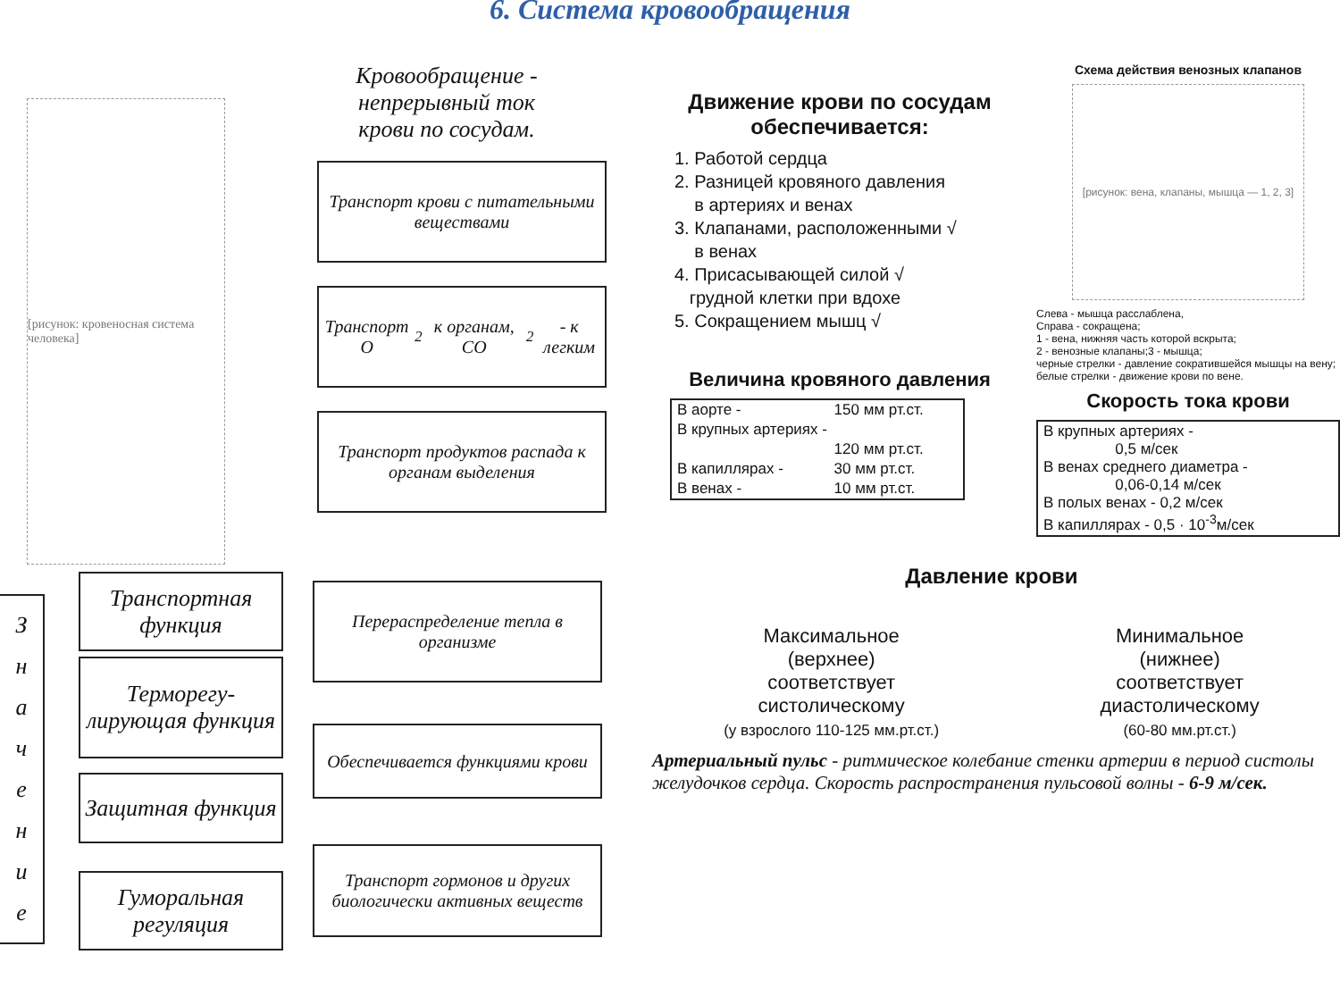6. Система кровообращения
Кровообращение - непрерывный ток крови по сосудам.
[рисунок: кровеносная система человека]
З
н
а
ч
е
н
и
е
Транспортная функция
Терморегу-
лирующая функция
Защитная функция
Гуморальная регуляция
Транспорт крови с питательными веществами
Транспорт O<sub>2</sub> к органам, CO<sub>2</sub> - к легким
Транспорт продуктов распада к органам выделения
Перераспределение тепла в организме
Обеспечивается функциями крови
Транспорт гормонов и других биологически активных веществ
Движение крови по сосудам обеспечивается:
1. Работой сердца
2. Разницей кровяного давления
в артериях и венах
3. Клапанами, расположенными √
в венах
4. Присасывающей силой √
грудной клетки при вдохе
5. Сокращением мышц √
Величина кровяного давления
| В аорте - | 150 мм рт.ст. |
| В крупных артериях - | |
| | 120 мм рт.ст. |
| В капиллярах - | 30 мм рт.ст. |
| В венах - | 10 мм рт.ст. |
Схема действия венозных клапанов
[рисунок: вена, клапаны, мышца — 1, 2, 3]
Слева - мышца расслаблена,
Справа - сокращена;
1 - вена, нижняя часть которой вскрыта;
2 - венозные клапаны;3 - мышца;
черные стрелки - давление сократившейся мышцы на вену; белые стрелки - движение крови по вене.
Скорость тока крови
| В крупных артериях - 0,5 м/сек В венах среднего диаметра - 0,06-0,14 м/сек В полых венах - 0,2 м/сек В капиллярах - 0,5 · 10<sup>-3</sup>м/сек |
Давление крови
Максимальное
(верхнее)
соответствует
систолическому
(у взрослого 110-125 мм.рт.ст.)
Минимальное
(нижнее)
соответствует
диастолическому
(60-80 мм.рт.ст.)
Артериальный пульс - ритмическое колебание стенки артерии в период систолы желудочков сердца. Скорость распространения пульсовой волны - 6-9 м/сек.